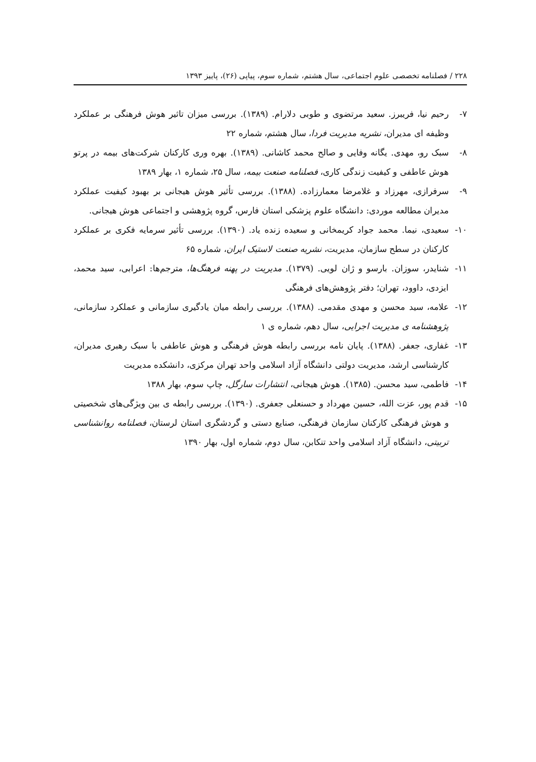۲۲۸ / فصلنامه تخصصی علوم اجتماعی، سال هشتم، شماره سوم، پیاپی (۲۶)، پاییز ۱۳۹۳
۷- رحیم نیا، فریبرز. سعید مرتضوی و طوبی دلارام. (۱۳۸۹). بررسی میزان تاثیر هوش فرهنگی بر عملکرد وظیفه ای مدیران، نشریه مدیریت فردا، سال هشتم، شماره ۲۲
۸- سبک رو، مهدی. یگانه وفایی و صالح محمد کاشانی. (۱۳۸۹). بهره وری کارکنان شرکت‌های بیمه در پرتو هوش عاطفی و کیفیت زندگی کاری، فصلنامه صنعت بیمه، سال ۲۵، شماره ۱، بهار ۱۳۸۹
۹- سرفرازی، مهرزاد و غلامرضا معمارزاده. (۱۳۸۸). بررسی تأثیر هوش هیجانی بر بهبود کیفیت عملکرد مدیران مطالعه موردی: دانشگاه علوم پزشکی استان فارس، گروه پژوهشی و اجتماعی هوش هیجانی.
۱۰- سعیدی، نیما. محمد جواد کریمخانی و سعیده زنده یاد. (۱۳۹۰). بررسی تأثیر سرمایه فکری بر عملکرد کارکنان در سطح سازمان، مدیریت، نشریه صنعت لاستیک ایران، شماره ۶۵
۱۱- شنایدر، سوزان. بارسو و ژان لویی. (۱۳۷۹). مدیریت در پهنه فرهنگ‌ها، مترجم‌ها: اعرابی، سید محمد، ایزدی، داوود، تهران؛ دفتر پژوهش‌های فرهنگی
۱۲- علامه، سید محسن و مهدی مقدمی. (۱۳۸۸). بررسی رابطه میان یادگیری سازمانی و عملکرد سازمانی، پژوهشنامه ی مدیریت اجرایی، سال دهم، شماره ی ۱
۱۳- غفاری، جعفر. (۱۳۸۸). پایان نامه بررسی رابطه هوش فرهنگی و هوش عاطفی با سبک رهبری مدیران، کارشناسی ارشد، مدیریت دولتی دانشگاه آزاد اسلامی واحد تهران مرکزی، دانشکده مدیریت
۱۴- فاطمی، سید محسن. (۱۳۸۵). هوش هیجانی، انتشارات سارگل، چاپ سوم، بهار ۱۳۸۸
۱۵- قدم پور، عزت الله، حسین مهرداد و حسنعلی جعفری. (۱۳۹۰). بررسی رابطه ی بین ویژگی‌های شخصیتی و هوش فرهنگی کارکنان سازمان فرهنگی، صنایع دستی و گردشگری استان لرستان، فصلنامه روانشناسی تربیتی، دانشگاه آزاد اسلامی واحد تنکابن، سال دوم، شماره اول، بهار ۱۳۹۰